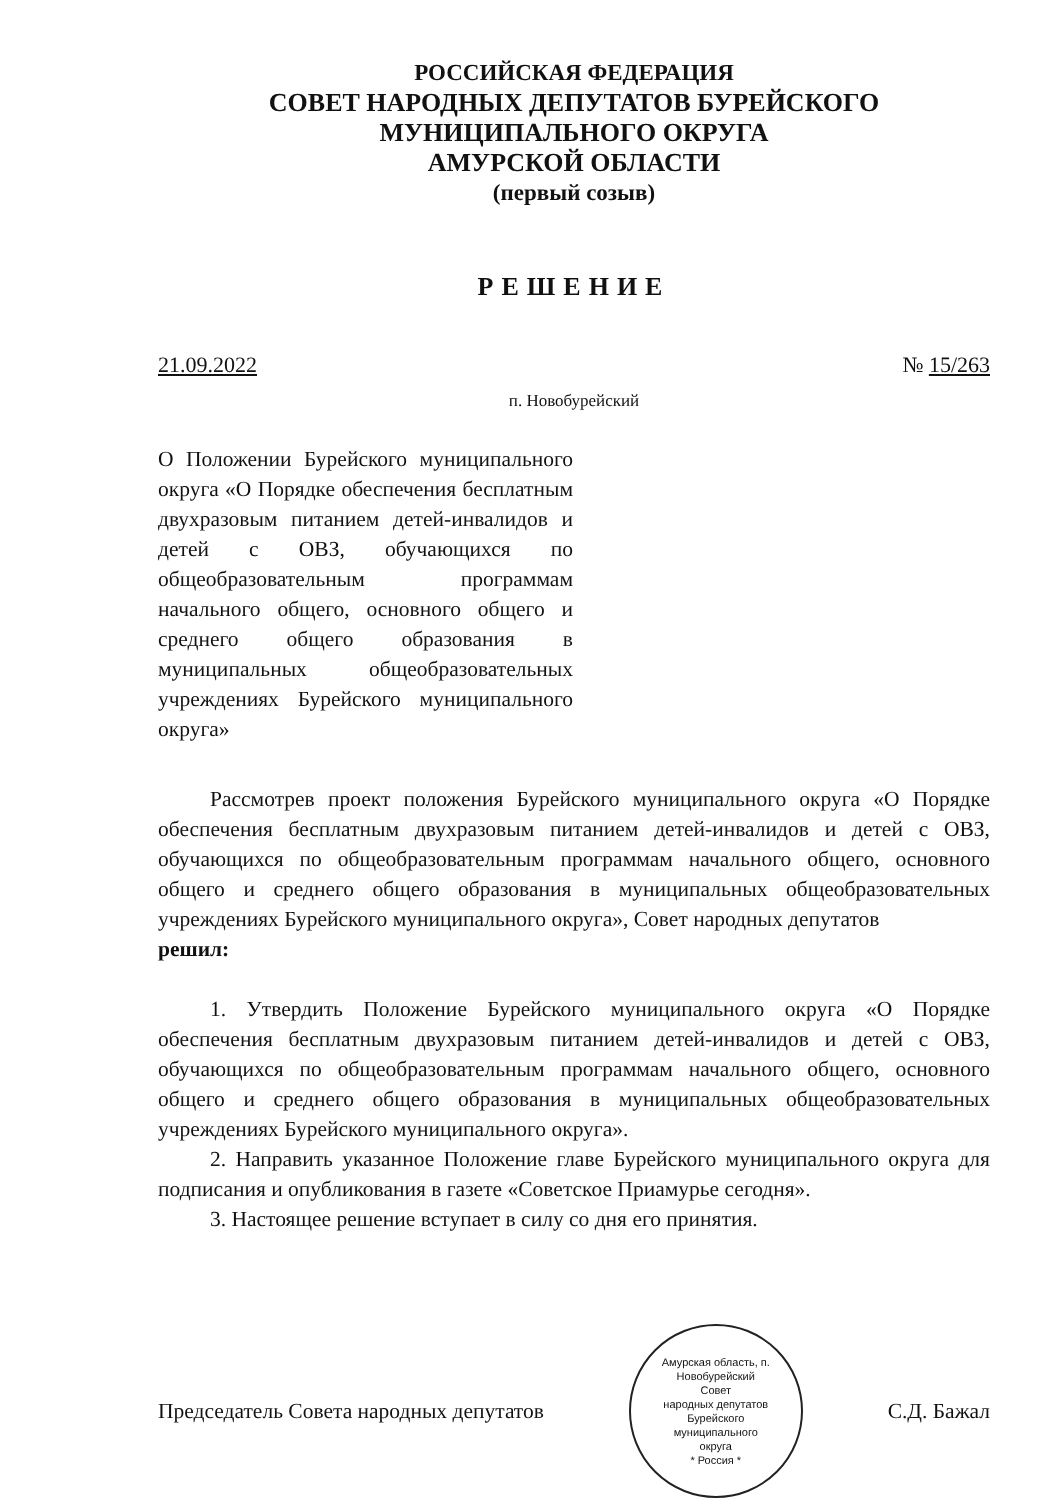РОССИЙСКАЯ ФЕДЕРАЦИЯ
СОВЕТ НАРОДНЫХ ДЕПУТАТОВ БУРЕЙСКОГО
МУНИЦИПАЛЬНОГО ОКРУГА
АМУРСКОЙ ОБЛАСТИ
(первый созыв)
РЕШЕНИЕ
21.09.2022 № 15/263
п. Новобурейский
О Положении Бурейского муниципального округа «О Порядке обеспечения бесплатным двухразовым питанием детей-инвалидов и детей с ОВЗ, обучающихся по общеобразовательным программам начального общего, основного общего и среднего общего образования в муниципальных общеобразовательных учреждениях Бурейского муниципального округа»
Рассмотрев проект положения Бурейского муниципального округа «О Порядке обеспечения бесплатным двухразовым питанием детей-инвалидов и детей с ОВЗ, обучающихся по общеобразовательным программам начального общего, основного общего и среднего общего образования в муниципальных общеобразовательных учреждениях Бурейского муниципального округа», Совет народных депутатов
решил:
1. Утвердить Положение Бурейского муниципального округа «О Порядке обеспечения бесплатным двухразовым питанием детей-инвалидов и детей с ОВЗ, обучающихся по общеобразовательным программам начального общего, основного общего и среднего общего образования в муниципальных общеобразовательных учреждениях Бурейского муниципального округа».
2. Направить указанное Положение главе Бурейского муниципального округа для подписания и опубликования в газете «Советское Приамурье сегодня».
3. Настоящее решение вступает в силу со дня его принятия.
Председатель Совета народных депутатов
Амурская область, п. Новобурейский
Совет
народных депутатов
Бурейского
муниципального
округа
* Россия *
С.Д. Бажал